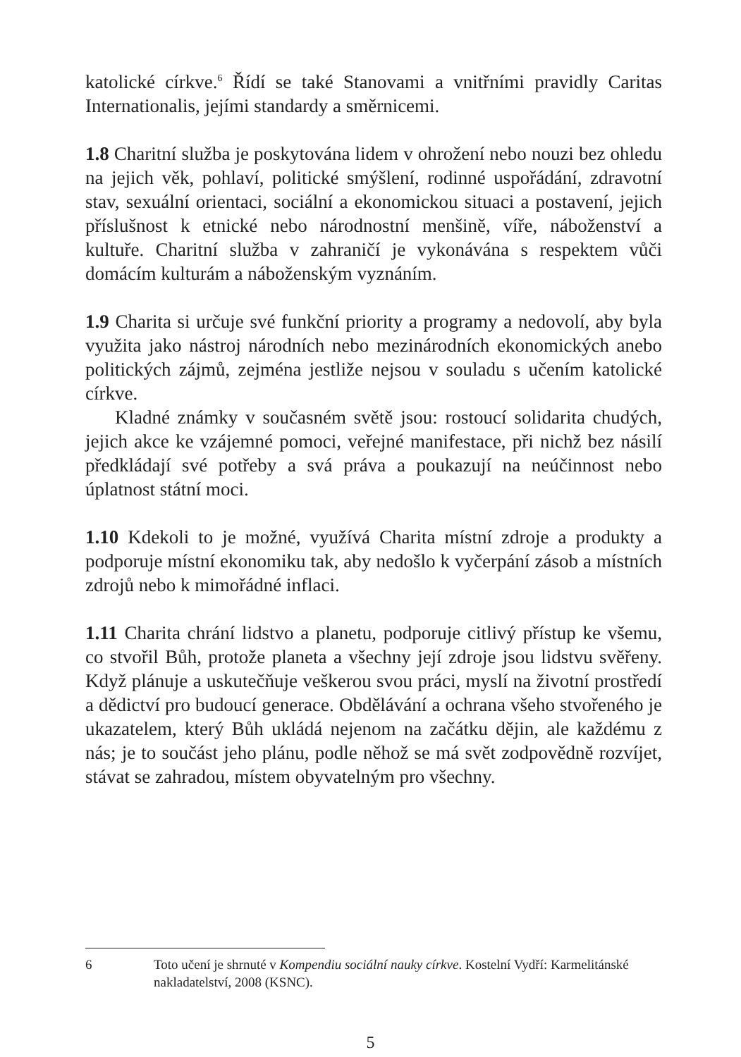katolické církve.<sup>6</sup> Řídí se také Stanovami a vnitřními pravidly Caritas Internationalis, jejími standardy a směrnicemi.
1.8 Charitní služba je poskytována lidem v ohrožení nebo nouzi bez ohledu na jejich věk, pohlaví, politické smýšlení, rodinné uspořádá­ní, zdravotní stav, sexuální orientaci, sociální a ekonomickou situaci a postavení, jejich příslušnost k etnické nebo národnostní menšině, víře, náboženství a kultuře. Charitní služba v zahraničí je vykonávána s respektem vůči domácím kulturám a náboženským vyznáním.
1.9 Charita si určuje své funkční priority a programy a nedovolí, aby byla využita jako nástroj národních nebo mezinárodních ekonomic­kých anebo politických zájmů, zejména jestliže nejsou v souladu s učením katolické církve.
Kladné známky v současném světě jsou: rostoucí solidarita chu­dých, jejich akce ke vzájemné pomoci, veřejné manifestace, při nichž bez násilí předkládají své potřeby a svá práva a poukazují na neúčin­nost nebo úplatnost státní moci.
1.10 Kdekoli to je možné, využívá Charita místní zdroje a produkty a podporuje místní ekonomiku tak, aby nedošlo k vyčerpání zásob a místních zdrojů nebo k mimořádné inflaci.
1.11 Charita chrání lidstvo a planetu, podporuje citlivý přístup ke všemu, co stvořil Bůh, protože planeta a všechny její zdroje jsou lid­stvu svěřeny. Když plánuje a uskutečňuje veškerou svou práci, mys­lí na životní prostředí a dědictví pro budoucí generace. Obdělávání a ochrana všeho stvořeného je ukazatelem, který Bůh ukládá nejenom na začátku dějin, ale každému z nás; je to součást jeho plánu, podle něhož se má svět zodpovědně rozvíjet, stávat se zahradou, místem obyvatelným pro všechny.
6 Toto učení je shrnuté v Kompendiu sociální nauky církve. Kostelní Vydří: Karmelitánské nakladatelství, 2008 (KSNC).
5